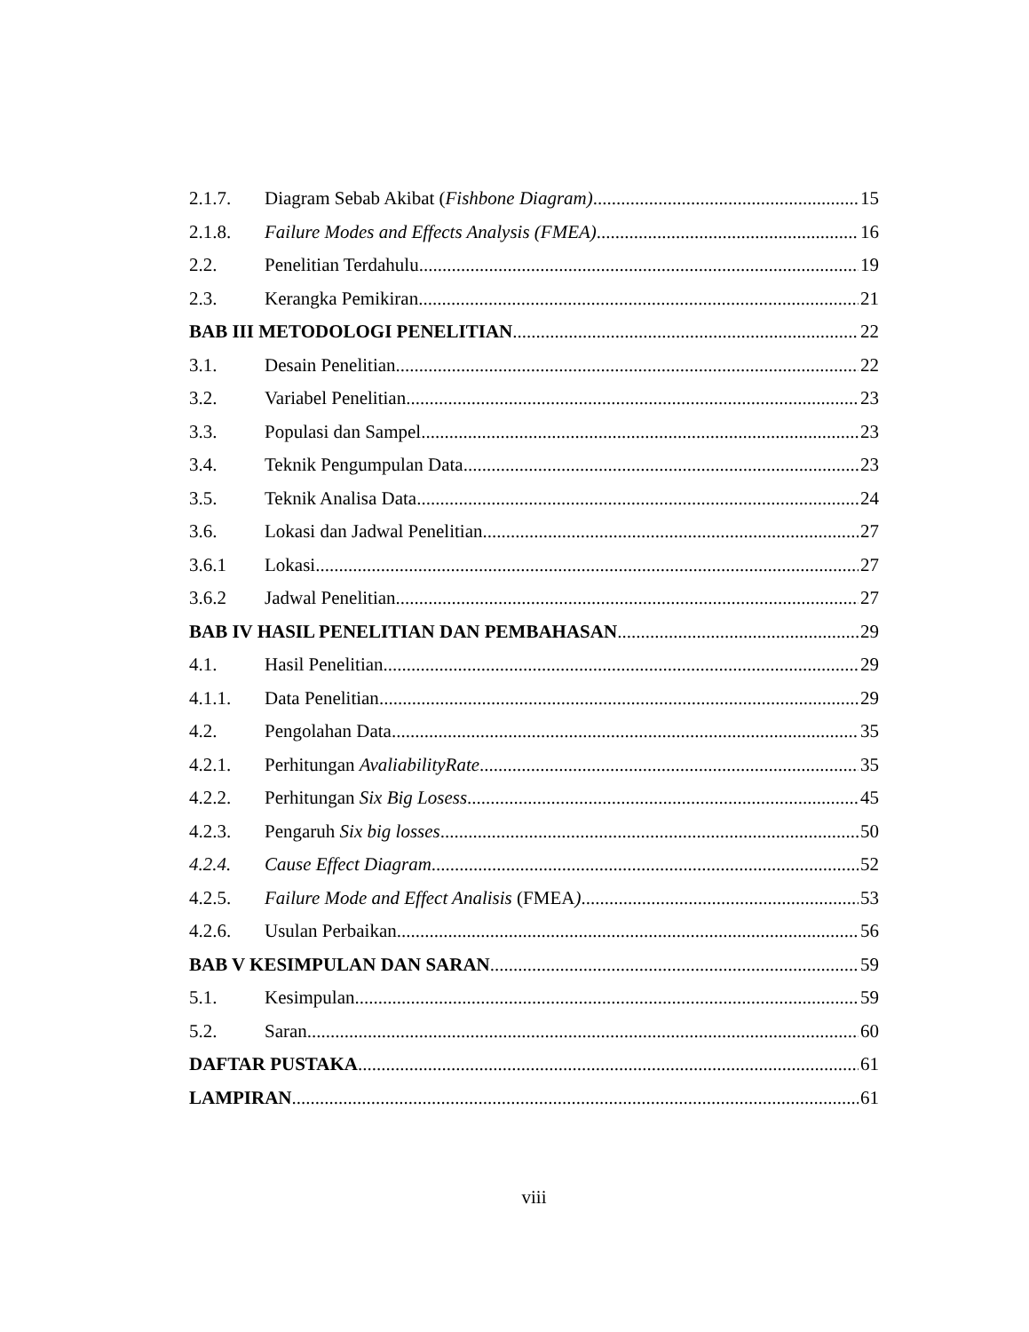2.1.7. Diagram Sebab Akibat (Fishbone Diagram) 15
2.1.8. Failure Modes and Effects Analysis (FMEA) 16
2.2. Penelitian Terdahulu 19
2.3. Kerangka Pemikiran 21
BAB III METODOLOGI PENELITIAN 22
3.1. Desain Penelitian 22
3.2. Variabel Penelitian 23
3.3. Populasi dan Sampel 23
3.4. Teknik Pengumpulan Data 23
3.5. Teknik Analisa Data 24
3.6. Lokasi dan Jadwal Penelitian 27
3.6.1 Lokasi 27
3.6.2 Jadwal Penelitian 27
BAB IV HASIL PENELITIAN DAN PEMBAHASAN 29
4.1. Hasil Penelitian 29
4.1.1. Data Penelitian 29
4.2. Pengolahan Data 35
4.2.1. Perhitungan AvaliabilityRate 35
4.2.2. Perhitungan Six Big Losess 45
4.2.3. Pengaruh Six big losses 50
4.2.4. Cause Effect Diagram 52
4.2.5. Failure Mode and Effect Analisis (FMEA) 53
4.2.6. Usulan Perbaikan 56
BAB V KESIMPULAN DAN SARAN 59
5.1. Kesimpulan 59
5.2. Saran 60
DAFTAR PUSTAKA 61
LAMPIRAN 61
viii